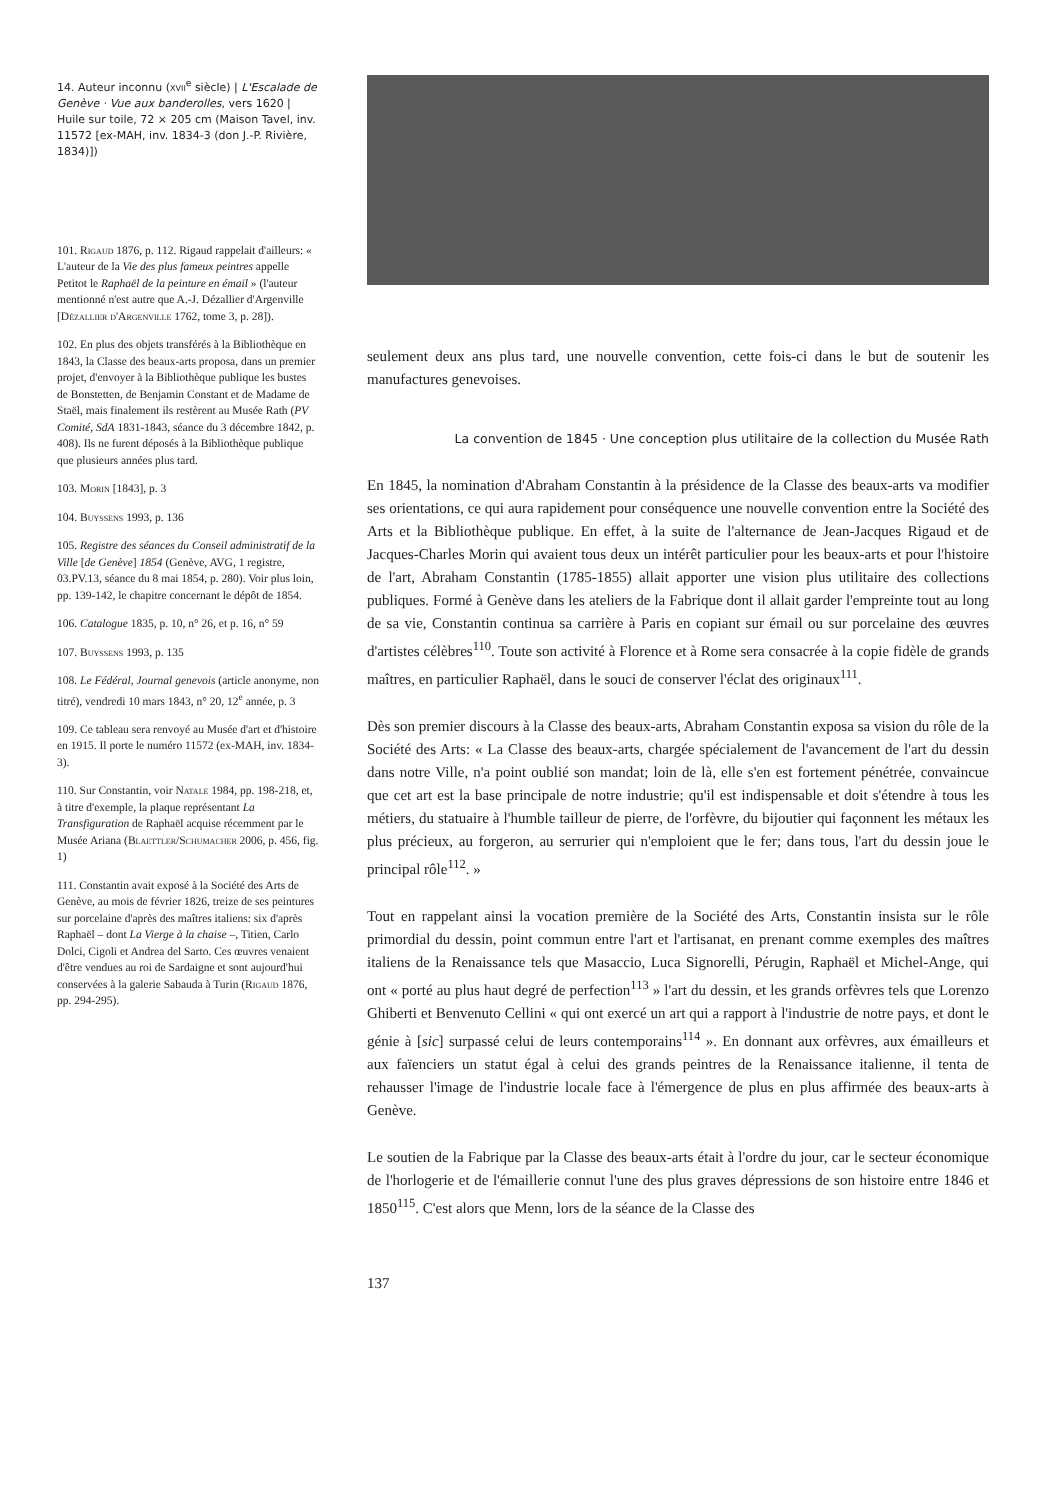14. Auteur inconnu (xvii<sup>e</sup> siècle) | L'Escalade de Genève · Vue aux banderolles, vers 1620 | Huile sur toile, 72 × 205 cm (Maison Tavel, inv. 11572 [ex-MAH, inv. 1834-3 (don J.-P. Rivière, 1834)])
101. Rigaud 1876, p. 112. Rigaud rappelait d'ailleurs: « L'auteur de la Vie des plus fameux peintres appelle Petitot le Raphaël de la peinture en émail » (l'auteur mentionné n'est autre que A.-J. Dézallier d'Argenville [Dézallier d'Argenville 1762, tome 3, p. 28]).
102. En plus des objets transférés à la Bibliothèque en 1843, la Classe des beaux-arts proposa, dans un premier projet, d'envoyer à la Bibliothèque publique les bustes de Bonstetten, de Benjamin Constant et de Madame de Staël, mais finalement ils restèrent au Musée Rath (PV Comité, SdA 1831-1843, séance du 3 décembre 1842, p. 408). Ils ne furent déposés à la Bibliothèque publique que plusieurs années plus tard.
103. Morin [1843], p. 3
104. Buyssens 1993, p. 136
105. Registre des séances du Conseil administratif de la Ville [de Genève] 1854 (Genève, AVG, 1 registre, 03.PV.13, séance du 8 mai 1854, p. 280). Voir plus loin, pp. 139-142, le chapitre concernant le dépôt de 1854.
106. Catalogue 1835, p. 10, n° 26, et p. 16, n° 59
107. Buyssens 1993, p. 135
108. Le Fédéral, Journal genevois (article anonyme, non titré), vendredi 10 mars 1843, n° 20, 12<sup>e</sup> année, p. 3
109. Ce tableau sera renvoyé au Musée d'art et d'histoire en 1915. Il porte le numéro 11572 (ex-MAH, inv. 1834-3).
110. Sur Constantin, voir Natale 1984, pp. 198-218, et, à titre d'exemple, la plaque représentant La Transfiguration de Raphaël acquise récemment par le Musée Ariana (Blaettler/Schumacher 2006, p. 456, fig. 1)
111. Constantin avait exposé à la Société des Arts de Genève, au mois de février 1826, treize de ses peintures sur porcelaine d'après des maîtres italiens: six d'après Raphaël – dont La Vierge à la chaise –, Titien, Carlo Dolci, Cigoli et Andrea del Sarto. Ces œuvres venaient d'être vendues au roi de Sardaigne et sont aujourd'hui conservées à la galerie Sabauda à Turin (Rigaud 1876, pp. 294-295).
seulement deux ans plus tard, une nouvelle convention, cette fois-ci dans le but de soutenir les manufactures genevoises.
La convention de 1845 · Une conception plus utilitaire de la collection du Musée Rath
En 1845, la nomination d'Abraham Constantin à la présidence de la Classe des beaux-arts va modifier ses orientations, ce qui aura rapidement pour conséquence une nouvelle convention entre la Société des Arts et la Bibliothèque publique. En effet, à la suite de l'alternance de Jean-Jacques Rigaud et de Jacques-Charles Morin qui avaient tous deux un intérêt particulier pour les beaux-arts et pour l'histoire de l'art, Abraham Constantin (1785-1855) allait apporter une vision plus utilitaire des collections publiques. Formé à Genève dans les ateliers de la Fabrique dont il allait garder l'empreinte tout au long de sa vie, Constantin continua sa carrière à Paris en copiant sur émail ou sur porcelaine des œuvres d'artistes célèbres<sup>110</sup>. Toute son activité à Florence et à Rome sera consacrée à la copie fidèle de grands maîtres, en particulier Raphaël, dans le souci de conserver l'éclat des originaux<sup>111</sup>.
Dès son premier discours à la Classe des beaux-arts, Abraham Constantin exposa sa vision du rôle de la Société des Arts: « La Classe des beaux-arts, chargée spécialement de l'avancement de l'art du dessin dans notre Ville, n'a point oublié son mandat; loin de là, elle s'en est fortement pénétrée, convaincue que cet art est la base principale de notre industrie; qu'il est indispensable et doit s'étendre à tous les métiers, du statuaire à l'humble tailleur de pierre, de l'orfèvre, du bijoutier qui façonnent les métaux les plus précieux, au forgeron, au serrurier qui n'emploient que le fer; dans tous, l'art du dessin joue le principal rôle<sup>112</sup>. »
Tout en rappelant ainsi la vocation première de la Société des Arts, Constantin insista sur le rôle primordial du dessin, point commun entre l'art et l'artisanat, en prenant comme exemples des maîtres italiens de la Renaissance tels que Masaccio, Luca Signorelli, Pérugin, Raphaël et Michel-Ange, qui ont « porté au plus haut degré de perfection<sup>113</sup> » l'art du dessin, et les grands orfèvres tels que Lorenzo Ghiberti et Benvenuto Cellini « qui ont exercé un art qui a rapport à l'industrie de notre pays, et dont le génie à [sic] surpassé celui de leurs contemporains<sup>114</sup> ». En donnant aux orfèvres, aux émailleurs et aux faïenciers un statut égal à celui des grands peintres de la Renaissance italienne, il tenta de rehausser l'image de l'industrie locale face à l'émergence de plus en plus affirmée des beaux-arts à Genève.
Le soutien de la Fabrique par la Classe des beaux-arts était à l'ordre du jour, car le secteur économique de l'horlogerie et de l'émaillerie connut l'une des plus graves dépressions de son histoire entre 1846 et 1850<sup>115</sup>. C'est alors que Menn, lors de la séance de la Classe des
137